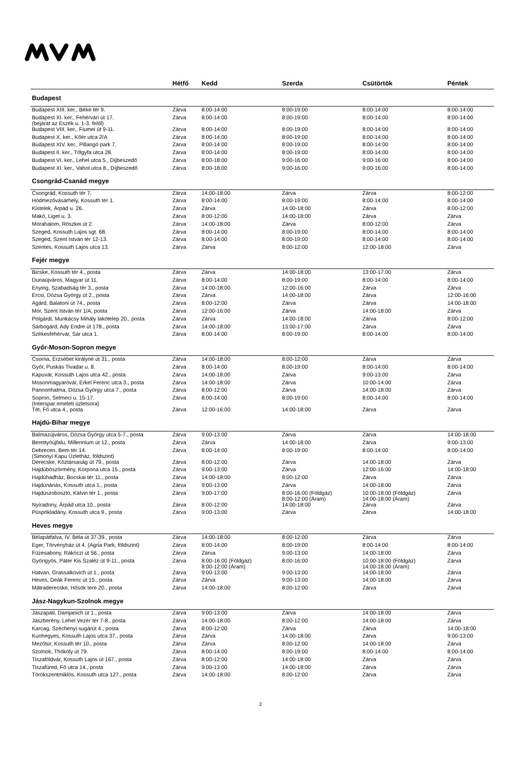| | Hétfő | Kedd | Szerda | Csütörtök | Péntek |
| --- | --- | --- | --- | --- | --- |
| Budapest | | | | | |
| Budapest XIII. ker., Béke tér 9. | Zárva | 8:00-14:00 | 8:00-19:00 | 8:00-14:00 | 8:00-14:00 |
| Budapest XI. ker., Fehérvári út 17. (bejárat az Eszék u. 1-3. felől) | Zárva | 8:00-14:00 | 8:00-19:00 | 8:00-14:00 | 8:00-14:00 |
| Budapest VIII. ker., Fiumei út 9-11. | Zárva | 8:00-14:00 | 8:00-19:00 | 8:00-14:00 | 8:00-14:00 |
| Budapest X. ker., Kőér utca 2/A | Zárva | 8:00-14:00 | 8:00-19:00 | 8:00-14:00 | 8:00-14:00 |
| Budapest XIV. ker., Pillangó park 7. | Zárva | 8:00-14:00 | 8:00-19:00 | 8:00-14:00 | 8:00-14:00 |
| Budapest II. ker., Tölgyfa utca 28. | Zárva | 8:00-14:00 | 8:00-19:00 | 8:00-14:00 | 8:00-14:00 |
| Budapest VI. ker., Lehel utca 5., Díjbeszedő | Zárva | 8:00-18:00 | 9:00-16:00 | 9:00-16:00 | 8:00-14:00 |
| Budapest XI. ker., Vahot utca 8., Díjbeszedő | Zárva | 8:00-18:00 | 9:00-16:00 | 9:00-16:00 | 8:00-14:00 |
| Csongrád-Csanád megye | | | | | |
| Csongrád, Kossuth tér 7. | Zárva | 14:00-18:00 | Zárva | Zárva | 8:00-12:00 |
| Hódmezővásárhely, Kossuth tér 1. | Zárva | 8:00-14:00 | 8:00-19:00 | 8:00-14:00 | 8:00-14:00 |
| Kistelek, Árpád u. 26. | Zárva | Zárva | 14:00-18:00 | Zárva | 8:00-12:00 |
| Makó, Liget u. 3. | Zárva | 8:00-12:00 | 14:00-18:00 | Zárva | Zárva |
| Mórahalom, Röszkei út 2. | Zárva | 14:00-18:00 | Zárva | 8:00-12:00 | Zárva |
| Szeged, Kossuth Lajos sgt. 68. | Zárva | 8:00-14:00 | 8:00-19:00 | 8:00-14:00 | 8:00-14:00 |
| Szeged, Szent István tér 12-13. | Zárva | 8:00-14:00 | 8:00-19:00 | 8:00-14:00 | 8:00-14:00 |
| Szentes, Kossuth Lajos utca 13. | Zárva | Zárva | 8:00-12:00 | 12:00-18:00 | Zárva |
| Fejér megye | | | | | |
| Bicske, Kossuth tér 4., posta | Zárva | Zárva | 14:00-18:00 | 13:00-17:00 | Zárva |
| Dunaújváros, Magyar út 11. | Zárva | 8:00-14:00 | 8:00-19:00 | 8:00-14:00 | 8:00-14:00 |
| Enying, Szabadság tér 3., posta | Zárva | 14:00-18:00 | 12:00-16:00 | Zárva | Zárva |
| Ercsi, Dózsa György út 2., posta | Zárva | Zárva | 14:00-18:00 | Zárva | 12:00-16:00 |
| Agárd, Balatoni út 74., posta | Zárva | 8:00-12:00 | Zárva | Zárva | 14:00-18:00 |
| Mór, Szent István tér 1/A, posta | Zárva | 12:00-16:00 | Zárva | 14:00-18:00 | Zárva |
| Polgárdi, Munkácsy Mihály lakótelep 20., posta | Zárva | Zárva | 14:00-18:00 | Zárva | 8:00-12:00 |
| Sárbogárd, Ady Endre út 178., posta | Zárva | 14:00-18:00 | 13:00-17:00 | Zárva | Zárva |
| Székesfehérvár, Sár utca 1. | Zárva | 8:00-14:00 | 8:00-19:00 | 8:00-14:00 | 8:00-14:00 |
| Győr-Moson-Sopron megye | | | | | |
| Csorna, Erzsébet királyné út 31., posta | Zárva | 14:00-18:00 | 8:00-12:00 | Zárva | Zárva |
| Győr, Puskás Tivadar u. 8. | Zárva | 8:00-14:00 | 8:00-19:00 | 8:00-14:00 | 8:00-14:00 |
| Kapuvár, Kossuth Lajos utca 42., posta | Zárva | 14:00-18:00 | Zárva | 9:00-13:00 | Zárva |
| Mosonmagyaróvár, Erkel Ferenc utca 3., posta | Zárva | 14:00-18:00 | Zárva | 10:00-14:00 | Zárva |
| Pannonhalma, Dózsa György utca 7., posta | Zárva | 8:00-12:00 | Zárva | 14:00-18:00 | Zárva |
| Sopron, Selmeci u. 15-17. (Interspar emeleti üzletsora) | Zárva | 8:00-14:00 | 8:00-19:00 | 8:00-14:00 | 8:00-14:00 |
| Tét, Fő utca 4., posta | Zárva | 12:00-16:00 | 14:00-18:00 | Zárva | Zárva |
| Hajdú-Bihar megye | | | | | |
| Balmazújváros, Dózsa György utca 5-7., posta | Zárva | 9:00-13:00 | Zárva | Zárva | 14:00-18:00 |
| Berettyóújfalu, Millennium út 12., posta | Zárva | Zárva | 14:00-18:00 | Zárva | 9:00-13:00 |
| Debrecen, Bem tér 14. (Simonyi Kapu Üzletház, földszint) | Zárva | 8:00-14:00 | 8:00-19:00 | 8:00-14:00 | 8:00-14:00 |
| Derecske, Köztársaság út 79., posta | Zárva | 8:00-12:00 | Zárva | 14:00-18:00 | Zárva |
| Hajdúböszörmény, Korpona utca 15., posta | Zárva | 9:00-13:00 | Zárva | 12:00-16:00 | 14:00-18:00 |
| Hajdúhadház, Bocskai tér 11., posta | Zárva | 14:00-18:00 | 8:00-12:00 | Zárva | Zárva |
| Hajdúnánás, Kossuth utca 1., posta | Zárva | 9:00-13:00 | Zárva | 14:00-18:00 | Zárva |
| Hajdúszoboszló, Kálvin tér 1., posta | Zárva | 9:00-17:00 | 8:00-16:00 (Földgáz) 8:00-12:00 (Áram) | 10:00-18:00 (Földgáz) 14:00-18:00 (Áram) | Zárva |
| Nyíradony, Árpád utca 10., posta | Zárva | 8:00-12:00 | 14:00-18:00 | Zárva | Zárva |
| Püspökladány, Kossuth utca 9., posta | Zárva | 9:00-13:00 | Zárva | Zárva | 14:00-18:00 |
| Heves megye | | | | | |
| Bélapátfalva, IV. Béla út 37-39., posta | Zárva | 14:00-18:00 | 8:00-12:00 | Zárva | Zárva |
| Eger, Törvényház út 4. (Agria Park, földszint) | Zárva | 8:00-14:00 | 8:00-19:00 | 8:00-14:00 | 8:00-14:00 |
| Füzesabony, Rákóczi út 56., posta | Zárva | Zárva | 9:00-13:00 | 14:00-18:00 | Zárva |
| Gyöngyös, Páter Kis Szaléz út 9-11., posta | Zárva | 8:00-16:00 (Földgáz) 8:00-12:00 (Áram) | 8:00-16:00 | 10:00-18:00 (Földgáz) 14:00-18:00 (Áram) | Zárva |
| Hatvan, Grassalkovich út 1., posta | Zárva | 9:00-13:00 | 9:00-13:00 | 14:00-18:00 | Zárva |
| Heves, Deák Ferenc út 15., posta | Zárva | Zárva | 9:00-13:00 | 14:00-18:00 | Zárva |
| Mátraderecske, Hősök tere 20., posta | Zárva | 14:00-18:00 | 8:00-12:00 | Zárva | Zárva |
| Jász-Nagykun-Szolnok megye | | | | | |
| Jászapáti, Damjanich út 1., posta | Zárva | 9:00-13:00 | Zárva | 14:00-18:00 | Zárva |
| Jászberény, Lehel Vezér tér 7-8., posta | Zárva | 14:00-18:00 | 8:00-12:00 | 14:00-18:00 | Zárva |
| Karcag, Széchenyi sugárút 4., posta | Zárva | 8:00-12:00 | Zárva | Zárva | 14:00-18:00 |
| Kunhegyes, Kossuth Lajos utca 37., posta | Zárva | Zárva | 14:00-18:00 | Zárva | 9:00-13:00 |
| Mezőtúr, Kossuth tér 10., posta | Zárva | Zárva | 8:00-12:00 | 14:00-18:00 | Zárva |
| Szolnok, Thököly út 79. | Zárva | 8:00-14:00 | 8:00-19:00 | 8:00-14:00 | 8:00-14:00 |
| Tiszaföldvár, Kossuth Lajos út 167., posta | Zárva | 8:00-12:00 | 14:00-18:00 | Zárva | Zárva |
| Tiszafüred, Fő utca 14., posta | Zárva | 9:00-13:00 | 14:00-18:00 | Zárva | Zárva |
| Törökszentmiklós, Kossuth utca 127., posta | Zárva | 14:00-18:00 | 8:00-12:00 | Zárva | Zárva |
2